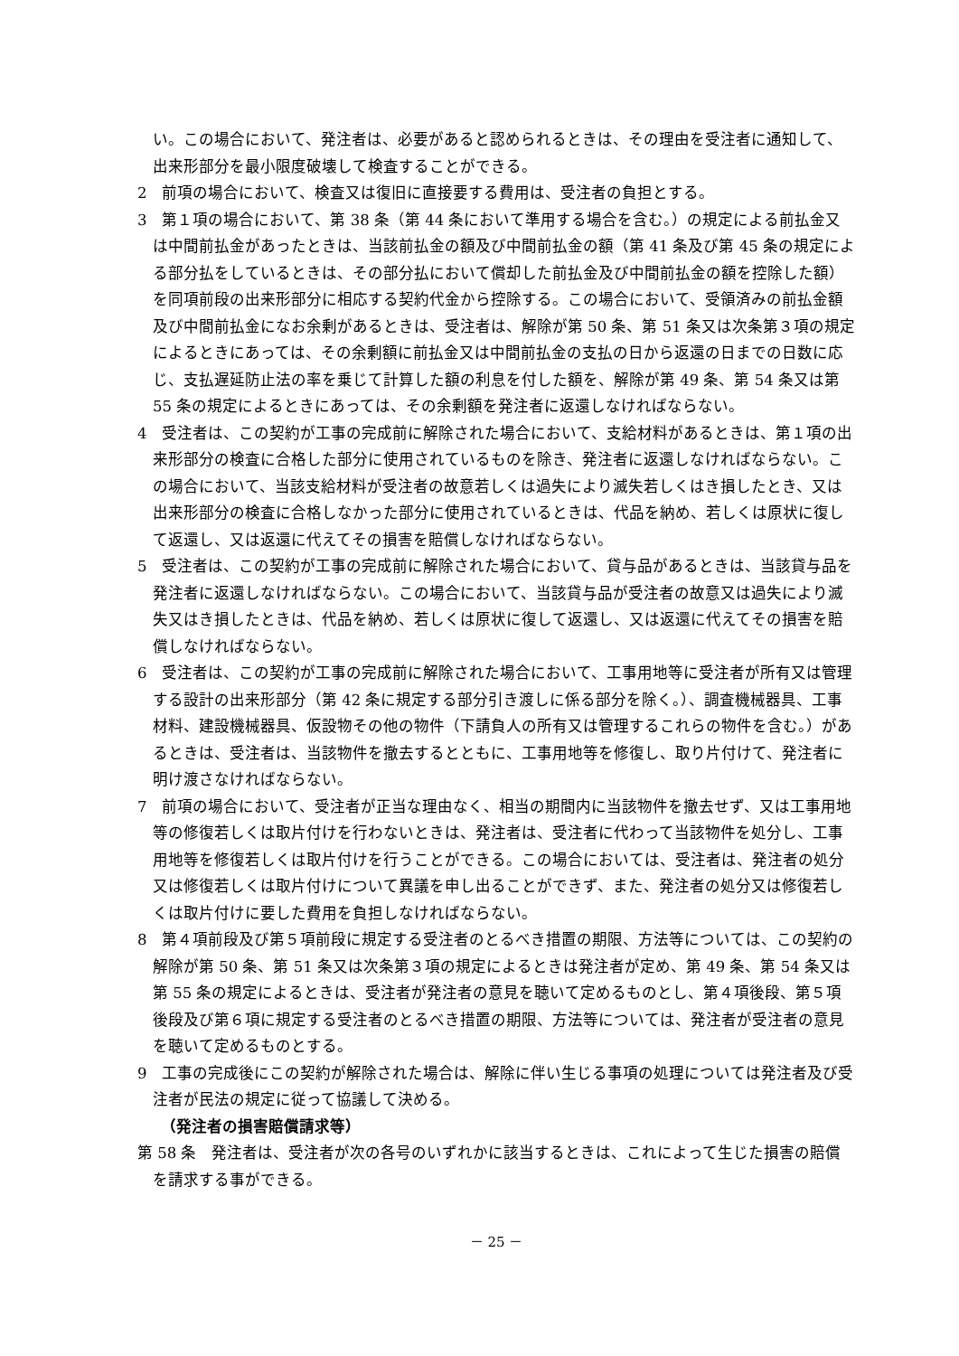い。この場合において、発注者は、必要があると認められるときは、その理由を受注者に通知して、出来形部分を最小限度破壊して検査することができる。
2　前項の場合において、検査又は復旧に直接要する費用は、受注者の負担とする。
3　第１項の場合において、第 38 条（第 44 条において準用する場合を含む。）の規定による前払金又は中間前払金があったときは、当該前払金の額及び中間前払金の額（第 41 条及び第 45 条の規定による部分払をしているときは、その部分払において償却した前払金及び中間前払金の額を控除した額）を同項前段の出来形部分に相応する契約代金から控除する。この場合において、受領済みの前払金額及び中間前払金になお余剰があるときは、受注者は、解除が第 50 条、第 51 条又は次条第３項の規定によるときにあっては、その余剰額に前払金又は中間前払金の支払の日から返還の日までの日数に応じ、支払遅延防止法の率を乗じて計算した額の利息を付した額を、解除が第 49 条、第 54 条又は第 55 条の規定によるときにあっては、その余剰額を発注者に返還しなければならない。
4　受注者は、この契約が工事の完成前に解除された場合において、支給材料があるときは、第１項の出来形部分の検査に合格した部分に使用されているものを除き、発注者に返還しなければならない。この場合において、当該支給材料が受注者の故意若しくは過失により滅失若しくはき損したとき、又は出来形部分の検査に合格しなかった部分に使用されているときは、代品を納め、若しくは原状に復して返還し、又は返還に代えてその損害を賠償しなければならない。
5　受注者は、この契約が工事の完成前に解除された場合において、貸与品があるときは、当該貸与品を発注者に返還しなければならない。この場合において、当該貸与品が受注者の故意又は過失により滅失又はき損したときは、代品を納め、若しくは原状に復して返還し、又は返還に代えてその損害を賠償しなければならない。
6　受注者は、この契約が工事の完成前に解除された場合において、工事用地等に受注者が所有又は管理する設計の出来形部分（第 42 条に規定する部分引き渡しに係る部分を除く。）、調査機械器具、工事材料、建設機械器具、仮設物その他の物件（下請負人の所有又は管理するこれらの物件を含む。）があるときは、受注者は、当該物件を撤去するとともに、工事用地等を修復し、取り片付けて、発注者に明け渡さなければならない。
7　前項の場合において、受注者が正当な理由なく、相当の期間内に当該物件を撤去せず、又は工事用地等の修復若しくは取片付けを行わないときは、発注者は、受注者に代わって当該物件を処分し、工事用地等を修復若しくは取片付けを行うことができる。この場合においては、受注者は、発注者の処分又は修復若しくは取片付けについて異議を申し出ることができず、また、発注者の処分又は修復若しくは取片付けに要した費用を負担しなければならない。
8　第４項前段及び第５項前段に規定する受注者のとるべき措置の期限、方法等については、この契約の解除が第 50 条、第 51 条又は次条第３項の規定によるときは発注者が定め、第 49 条、第 54 条又は第 55 条の規定によるときは、受注者が発注者の意見を聴いて定めるものとし、第４項後段、第５項後段及び第６項に規定する受注者のとるべき措置の期限、方法等については、発注者が受注者の意見を聴いて定めるものとする。
9　工事の完成後にこの契約が解除された場合は、解除に伴い生じる事項の処理については発注者及び受注者が民法の規定に従って協議して決める。
（発注者の損害賠償請求等）
第 58 条　発注者は、受注者が次の各号のいずれかに該当するときは、これによって生じた損害の賠償を請求する事ができる。
－ 25 －